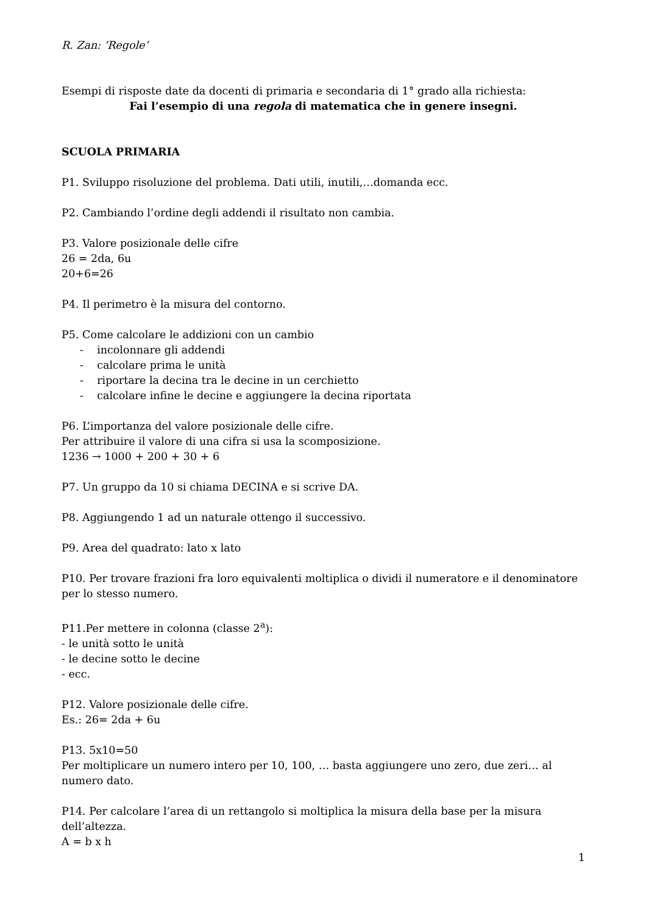R. Zan: ‘Regole’
Esempi di risposte date da docenti di primaria e secondaria di 1° grado alla richiesta:
Fai l’esempio di una regola di matematica che in genere insegni.
SCUOLA PRIMARIA
P1. Sviluppo risoluzione del problema. Dati utili, inutili,…domanda ecc.
P2. Cambiando l’ordine degli addendi il risultato non cambia.
P3. Valore posizionale delle cifre
26 = 2da, 6u
20+6=26
P4. Il perimetro è la misura del contorno.
P5. Come calcolare le addizioni con un cambio
- incolonnare gli addendi
- calcolare prima le unità
- riportare la decina tra le decine in un cerchietto
- calcolare infine le decine e aggiungere la decina riportata
P6. L’importanza del valore posizionale delle cifre.
Per attribuire il valore di una cifra si usa la scomposizione.
1236 → 1000 + 200 + 30 + 6
P7. Un gruppo da 10 si chiama DECINA e si scrive DA.
P8. Aggiungendo 1 ad un naturale ottengo il successivo.
P9. Area del quadrato: lato x lato
P10. Per trovare frazioni fra loro equivalenti moltiplica o dividi il numeratore e il denominatore per lo stesso numero.
P11.Per mettere in colonna (classe 2<sup>a</sup>):
- le unità sotto le unità
- le decine sotto le decine
- ecc.
P12. Valore posizionale delle cifre.
Es.: 26= 2da + 6u
P13. 5x10=50
Per moltiplicare un numero intero per 10, 100, … basta aggiungere uno zero, due zeri… al numero dato.
P14. Per calcolare l’area di un rettangolo si moltiplica la misura della base per la misura dell’altezza.
A = b x h
1